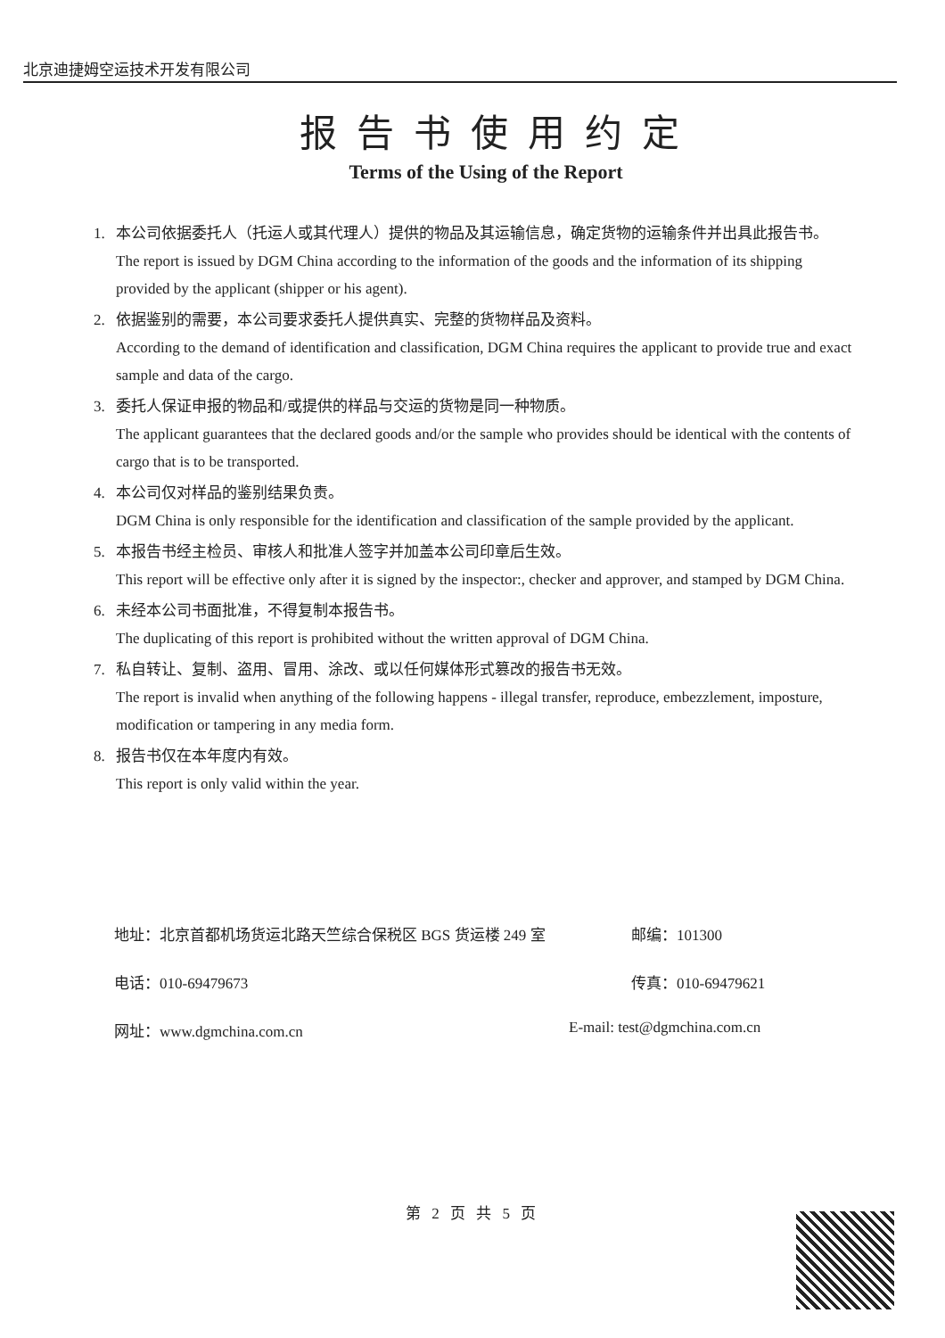北京迪捷姆空运技术开发有限公司
报告书使用约定
Terms of the Using of the Report
1. 本公司依据委托人（托运人或其代理人）提供的物品及其运输信息，确定货物的运输条件并出具此报告书。
The report is issued by DGM China according to the information of the goods and the information of its shipping provided by the applicant (shipper or his agent).
2. 依据鉴别的需要，本公司要求委托人提供真实、完整的货物样品及资料。
According to the demand of identification and classification, DGM China requires the applicant to provide true and exact sample and data of the cargo.
3. 委托人保证申报的物品和/或提供的样品与交运的货物是同一种物质。
The applicant guarantees that the declared goods and/or the sample who provides should be identical with the contents of cargo that is to be transported.
4. 本公司仅对样品的鉴别结果负责。
DGM China is only responsible for the identification and classification of the sample provided by the applicant.
5. 本报告书经主检员、审核人和批准人签字并加盖本公司印章后生效。
This report will be effective only after it is signed by the inspector:, checker and approver, and stamped by DGM China.
6. 未经本公司书面批准，不得复制本报告书。
The duplicating of this report is prohibited without the written approval of DGM China.
7. 私自转让、复制、盗用、冒用、涂改、或以任何媒体形式篡改的报告书无效。
The report is invalid when anything of the following happens - illegal transfer, reproduce, embezzlement, imposture, modification or tampering in any media form.
8. 报告书仅在本年度内有效。
This report is only valid within the year.
地址：北京首都机场货运北路天竺综合保税区 BGS 货运楼 249 室 邮编：101300
电话：010-69479673 传真：010-69479621
网址：www.dgmchina.com.cn E-mail: test@dgmchina.com.cn
第 2 页 共 5 页